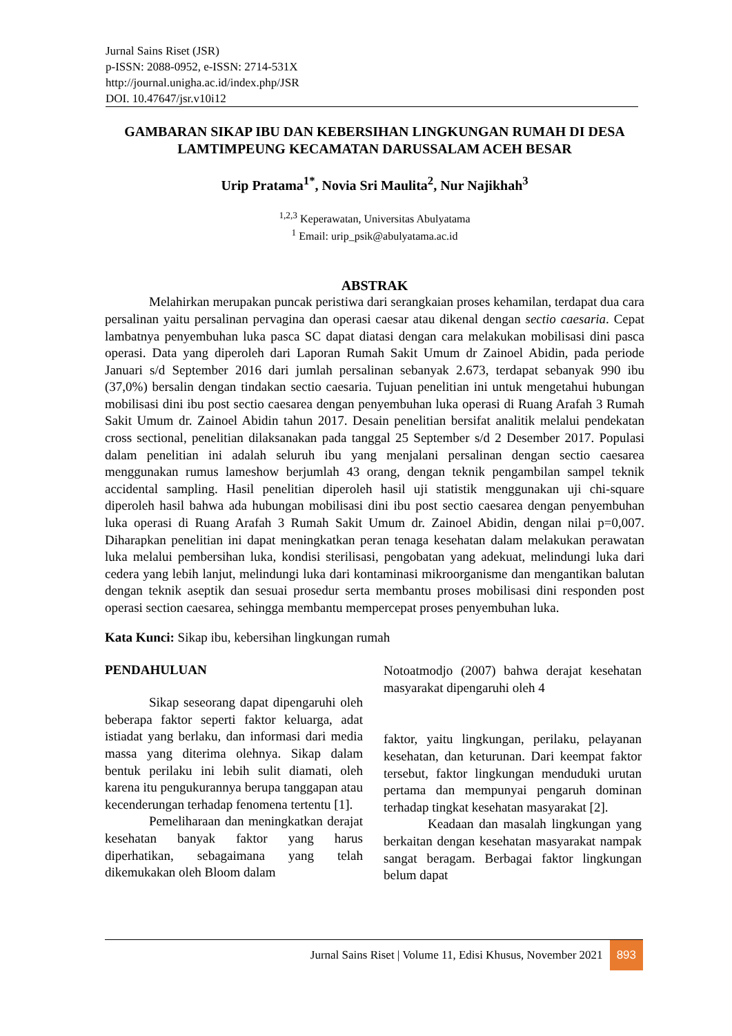Jurnal Sains Riset (JSR)
p-ISSN: 2088-0952, e-ISSN: 2714-531X
http://journal.unigha.ac.id/index.php/JSR
DOI. 10.47647/jsr.v10i12
GAMBARAN SIKAP IBU DAN KEBERSIHAN LINGKUNGAN RUMAH DI DESA LAMTIMPEUNG KECAMATAN DARUSSALAM ACEH BESAR
Urip Pratama<sup>1*</sup>, Novia Sri Maulita<sup>2</sup>, Nur Najikhah<sup>3</sup>
<sup>1,2,3</sup> Keperawatan, Universitas Abulyatama
<sup>1</sup> Email: urip_psik@abulyatama.ac.id
ABSTRAK
Melahirkan merupakan puncak peristiwa dari serangkaian proses kehamilan, terdapat dua cara persalinan yaitu persalinan pervagina dan operasi caesar atau dikenal dengan sectio caesaria. Cepat lambatnya penyembuhan luka pasca SC dapat diatasi dengan cara melakukan mobilisasi dini pasca operasi. Data yang diperoleh dari Laporan Rumah Sakit Umum dr Zainoel Abidin, pada periode Januari s/d September 2016 dari jumlah persalinan sebanyak 2.673, terdapat sebanyak 990 ibu (37,0%) bersalin dengan tindakan sectio caesaria. Tujuan penelitian ini untuk mengetahui hubungan mobilisasi dini ibu post sectio caesarea dengan penyembuhan luka operasi di Ruang Arafah 3 Rumah Sakit Umum dr. Zainoel Abidin tahun 2017. Desain penelitian bersifat analitik melalui pendekatan cross sectional, penelitian dilaksanakan pada tanggal 25 September s/d 2 Desember 2017. Populasi dalam penelitian ini adalah seluruh ibu yang menjalani persalinan dengan sectio caesarea menggunakan rumus lameshow berjumlah 43 orang, dengan teknik pengambilan sampel teknik accidental sampling. Hasil penelitian diperoleh hasil uji statistik menggunakan uji chi-square diperoleh hasil bahwa ada hubungan mobilisasi dini ibu post sectio caesarea dengan penyembuhan luka operasi di Ruang Arafah 3 Rumah Sakit Umum dr. Zainoel Abidin, dengan nilai p=0,007. Diharapkan penelitian ini dapat meningkatkan peran tenaga kesehatan dalam melakukan perawatan luka melalui pembersihan luka, kondisi sterilisasi, pengobatan yang adekuat, melindungi luka dari cedera yang lebih lanjut, melindungi luka dari kontaminasi mikroorganisme dan mengantikan balutan dengan teknik aseptik dan sesuai prosedur serta membantu proses mobilisasi dini responden post operasi section caesarea, sehingga membantu mempercepat proses penyembuhan luka.
Kata Kunci: Sikap ibu, kebersihan lingkungan rumah
PENDAHULUAN
Sikap seseorang dapat dipengaruhi oleh beberapa faktor seperti faktor keluarga, adat istiadat yang berlaku, dan informasi dari media massa yang diterima olehnya. Sikap dalam bentuk perilaku ini lebih sulit diamati, oleh karena itu pengukurannya berupa tanggapan atau kecenderungan terhadap fenomena tertentu [1].
Pemeliharaan dan meningkatkan derajat kesehatan banyak faktor yang harus diperhatikan, sebagaimana yang telah dikemukakan oleh Bloom dalam
Notoatmodjo (2007) bahwa derajat kesehatan masyarakat dipengaruhi oleh 4
faktor, yaitu lingkungan, perilaku, pelayanan kesehatan, dan keturunan. Dari keempat faktor tersebut, faktor lingkungan menduduki urutan pertama dan mempunyai pengaruh dominan terhadap tingkat kesehatan masyarakat [2].
Keadaan dan masalah lingkungan yang berkaitan dengan kesehatan masyarakat nampak sangat beragam. Berbagai faktor lingkungan belum dapat
Jurnal Sains Riset | Volume 11, Edisi Khusus, November 2021 893